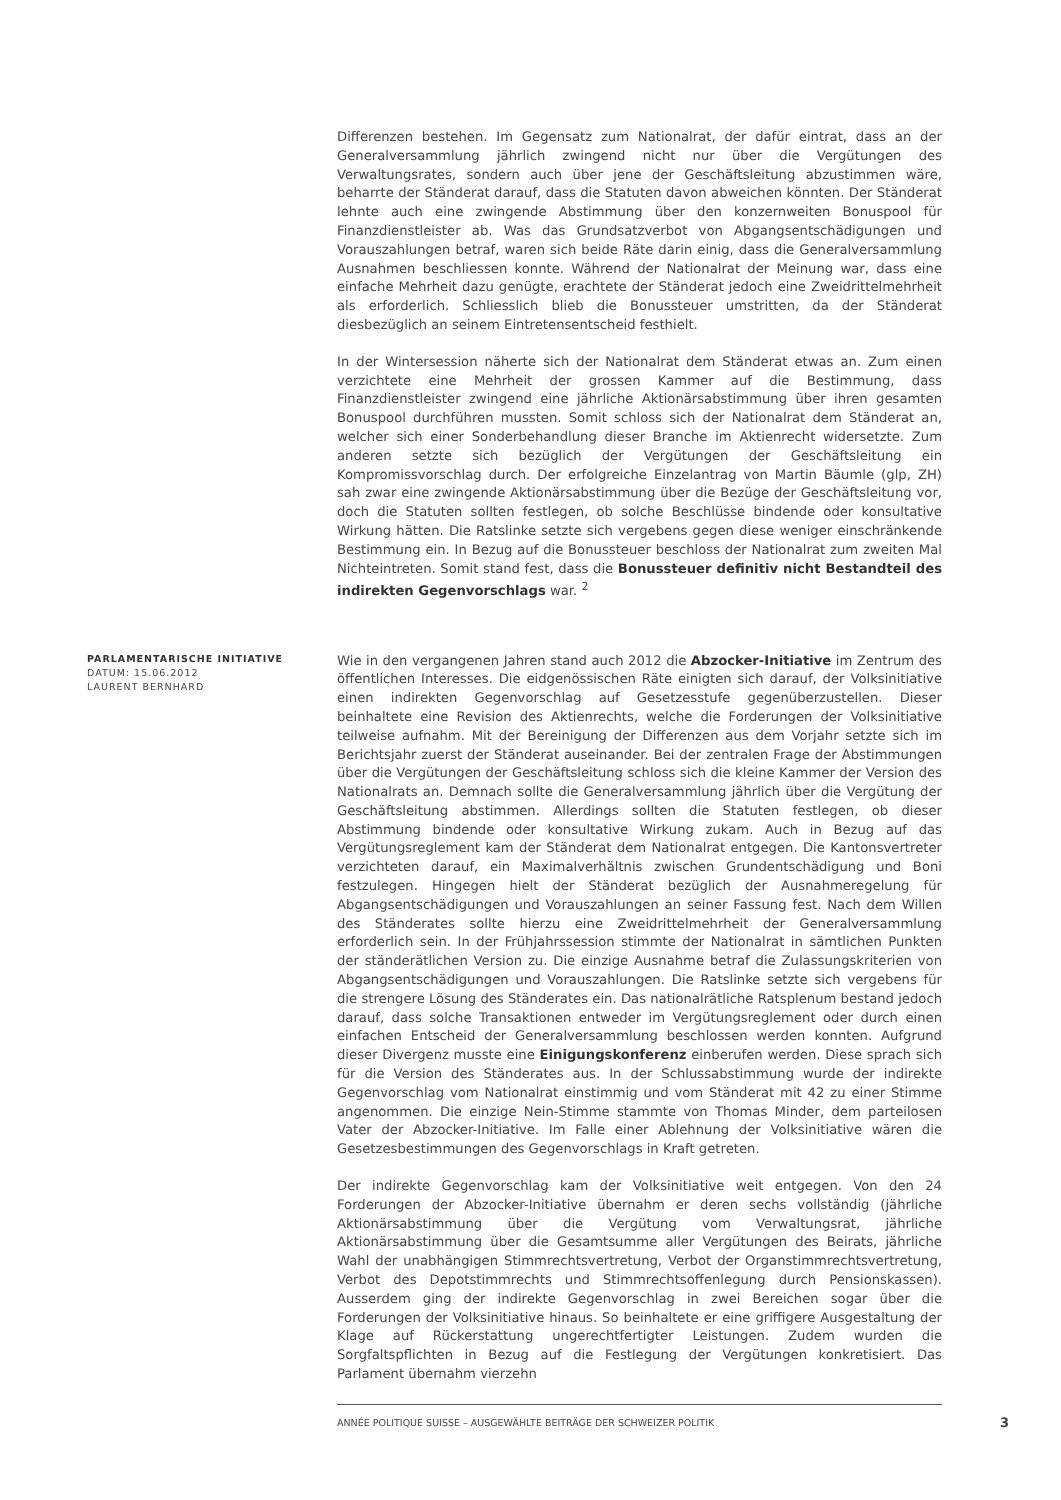Differenzen bestehen. Im Gegensatz zum Nationalrat, der dafür eintrat, dass an der Generalversammlung jährlich zwingend nicht nur über die Vergütungen des Verwaltungsrates, sondern auch über jene der Geschäftsleitung abzustimmen wäre, beharrte der Ständerat darauf, dass die Statuten davon abweichen könnten. Der Ständerat lehnte auch eine zwingende Abstimmung über den konzernweiten Bonuspool für Finanzdienstleister ab. Was das Grundsatzverbot von Abgangsentschädigungen und Vorauszahlungen betraf, waren sich beide Räte darin einig, dass die Generalversammlung Ausnahmen beschliessen konnte. Während der Nationalrat der Meinung war, dass eine einfache Mehrheit dazu genügte, erachtete der Ständerat jedoch eine Zweidrittelmehrheit als erforderlich. Schliesslich blieb die Bonussteuer umstritten, da der Ständerat diesbezüglich an seinem Eintretensentscheid festhielt.
In der Wintersession näherte sich der Nationalrat dem Ständerat etwas an. Zum einen verzichtete eine Mehrheit der grossen Kammer auf die Bestimmung, dass Finanzdienstleister zwingend eine jährliche Aktionärsabstimmung über ihren gesamten Bonuspool durchführen mussten. Somit schloss sich der Nationalrat dem Ständerat an, welcher sich einer Sonderbehandlung dieser Branche im Aktienrecht widersetzte. Zum anderen setzte sich bezüglich der Vergütungen der Geschäftsleitung ein Kompromissvorschlag durch. Der erfolgreiche Einzelantrag von Martin Bäumle (glp, ZH) sah zwar eine zwingende Aktionärsabstimmung über die Bezüge der Geschäftsleitung vor, doch die Statuten sollten festlegen, ob solche Beschlüsse bindende oder konsultative Wirkung hätten. Die Ratslinke setzte sich vergebens gegen diese weniger einschränkende Bestimmung ein. In Bezug auf die Bonussteuer beschloss der Nationalrat zum zweiten Mal Nichteintreten. Somit stand fest, dass die Bonussteuer definitiv nicht Bestandteil des indirekten Gegenvorschlags war. <sup>2</sup>
PARLAMENTARISCHE INITIATIVE
DATUM: 15.06.2012
LAURENT BERNHARD
Wie in den vergangenen Jahren stand auch 2012 die Abzocker-Initiative im Zentrum des öffentlichen Interesses. Die eidgenössischen Räte einigten sich darauf, der Volksinitiative einen indirekten Gegenvorschlag auf Gesetzesstufe gegenüberzustellen. Dieser beinhaltete eine Revision des Aktienrechts, welche die Forderungen der Volksinitiative teilweise aufnahm. Mit der Bereinigung der Differenzen aus dem Vorjahr setzte sich im Berichtsjahr zuerst der Ständerat auseinander. Bei der zentralen Frage der Abstimmungen über die Vergütungen der Geschäftsleitung schloss sich die kleine Kammer der Version des Nationalrats an. Demnach sollte die Generalversammlung jährlich über die Vergütung der Geschäftsleitung abstimmen. Allerdings sollten die Statuten festlegen, ob dieser Abstimmung bindende oder konsultative Wirkung zukam. Auch in Bezug auf das Vergütungsreglement kam der Ständerat dem Nationalrat entgegen. Die Kantonsvertreter verzichteten darauf, ein Maximalverhältnis zwischen Grundentschädigung und Boni festzulegen. Hingegen hielt der Ständerat bezüglich der Ausnahmeregelung für Abgangsentschädigungen und Vorauszahlungen an seiner Fassung fest. Nach dem Willen des Ständerates sollte hierzu eine Zweidrittelmehrheit der Generalversammlung erforderlich sein. In der Frühjahrssession stimmte der Nationalrat in sämtlichen Punkten der ständerätlichen Version zu. Die einzige Ausnahme betraf die Zulassungskriterien von Abgangsentschädigungen und Vorauszahlungen. Die Ratslinke setzte sich vergebens für die strengere Lösung des Ständerates ein. Das nationalrätliche Ratsplenum bestand jedoch darauf, dass solche Transaktionen entweder im Vergütungsreglement oder durch einen einfachen Entscheid der Generalversammlung beschlossen werden konnten. Aufgrund dieser Divergenz musste eine Einigungskonferenz einberufen werden. Diese sprach sich für die Version des Ständerates aus. In der Schlussabstimmung wurde der indirekte Gegenvorschlag vom Nationalrat einstimmig und vom Ständerat mit 42 zu einer Stimme angenommen. Die einzige Nein-Stimme stammte von Thomas Minder, dem parteilosen Vater der Abzocker-Initiative. Im Falle einer Ablehnung der Volksinitiative wären die Gesetzesbestimmungen des Gegenvorschlags in Kraft getreten.
Der indirekte Gegenvorschlag kam der Volksinitiative weit entgegen. Von den 24 Forderungen der Abzocker-Initiative übernahm er deren sechs vollständig (jährliche Aktionärsabstimmung über die Vergütung vom Verwaltungsrat, jährliche Aktionärsabstimmung über die Gesamtsumme aller Vergütungen des Beirats, jährliche Wahl der unabhängigen Stimmrechtsvertretung, Verbot der Organstimmrechtsvertretung, Verbot des Depotstimmrechts und Stimmrechtsoffenlegung durch Pensionskassen). Ausserdem ging der indirekte Gegenvorschlag in zwei Bereichen sogar über die Forderungen der Volksinitiative hinaus. So beinhaltete er eine griffigere Ausgestaltung der Klage auf Rückerstattung ungerechtfertigter Leistungen. Zudem wurden die Sorgfaltspflichten in Bezug auf die Festlegung der Vergütungen konkretisiert. Das Parlament übernahm vierzehn
ANNÉE POLITIQUE SUISSE – AUSGEWÄHLTE BEITRÄGE DER SCHWEIZER POLITIK
3